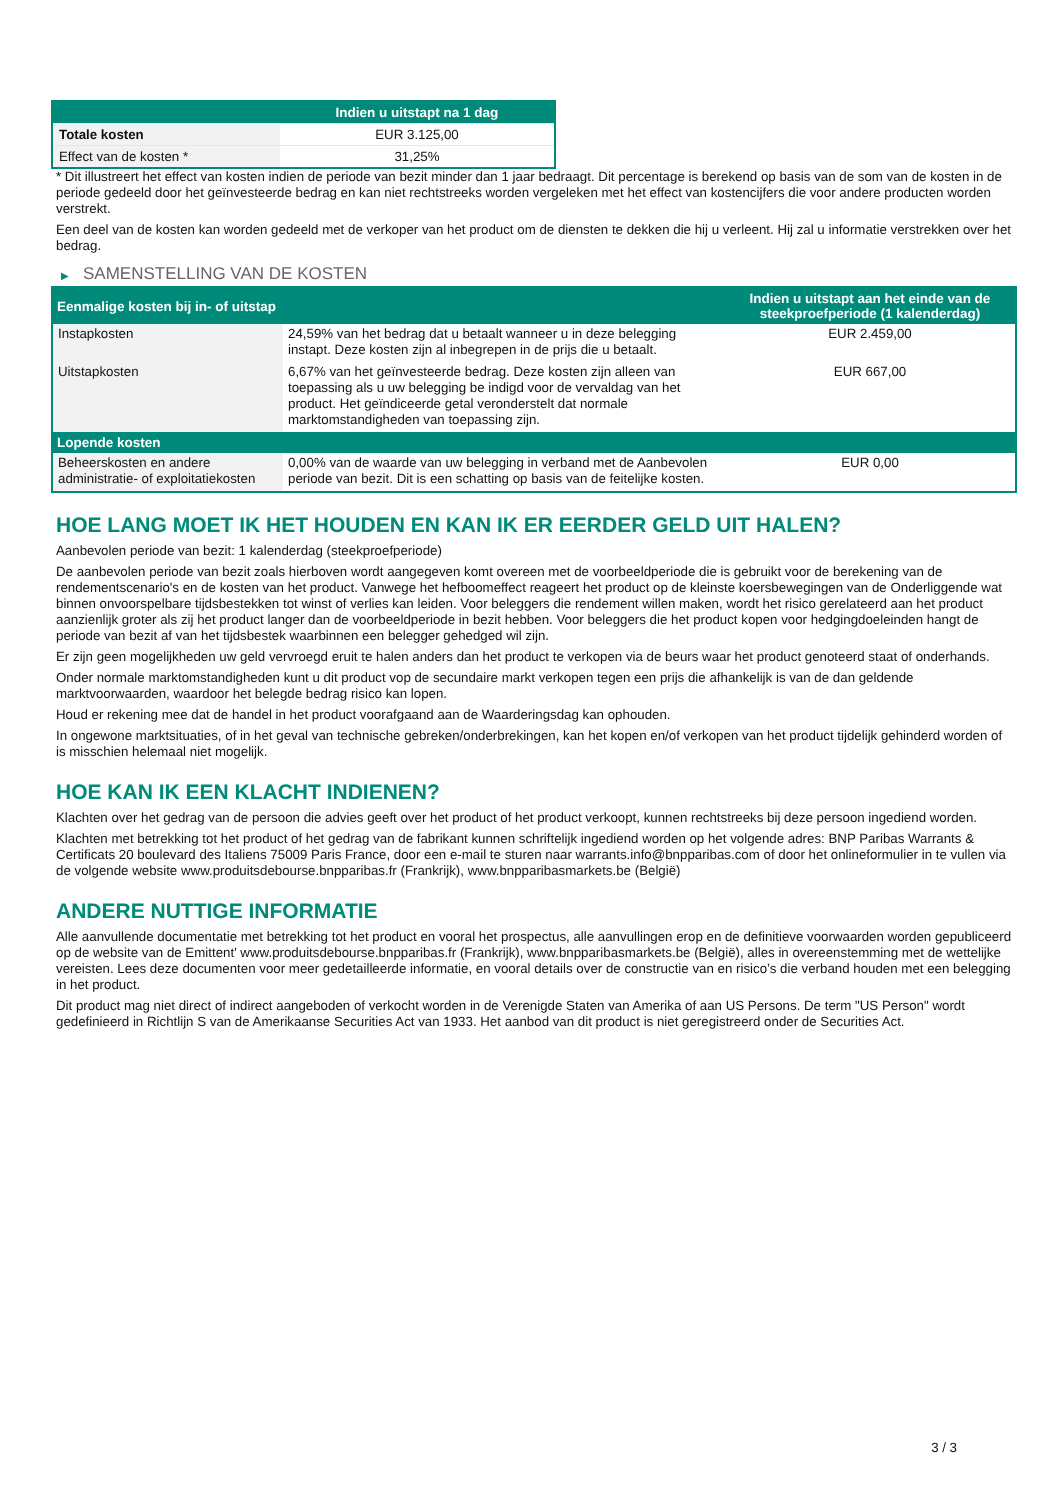| | Indien u uitstapt na 1 dag |
| --- | --- |
| Totale kosten | EUR 3.125,00 |
| Effect van de kosten * | 31,25% |
* Dit illustreert het effect van kosten indien de periode van bezit minder dan 1 jaar bedraagt. Dit percentage is berekend op basis van de som van de kosten in de periode gedeeld door het geïnvesteerde bedrag en kan niet rechtstreeks worden vergeleken met het effect van kostencijfers die voor andere producten worden verstrekt.
Een deel van de kosten kan worden gedeeld met de verkoper van het product om de diensten te dekken die hij u verleent. Hij zal u informatie verstrekken over het bedrag.
▶ SAMENSTELLING VAN DE KOSTEN
| Eenmalige kosten bij in- of uitstap | | Indien u uitstapt aan het einde van de steekproefperiode (1 kalenderdag) |
| --- | --- | --- |
| Instapkosten | 24,59% van het bedrag dat u betaalt wanneer u in deze belegging instapt. Deze kosten zijn al inbegrepen in de prijs die u betaalt. | EUR 2.459,00 |
| Uitstapkosten | 6,67% van het geïnvesteerde bedrag. Deze kosten zijn alleen van toepassing als u uw belegging be indigd voor de vervaldag van het product. Het geïndiceerde getal veronderstelt dat normale marktomstandigheden van toepassing zijn. | EUR 667,00 |
| Lopende kosten | | |
| Beheerskosten en andere administratie- of exploitatiekosten | 0,00% van de waarde van uw belegging in verband met de Aanbevolen periode van bezit. Dit is een schatting op basis van de feitelijke kosten. | EUR 0,00 |
HOE LANG MOET IK HET HOUDEN EN KAN IK ER EERDER GELD UIT HALEN?
Aanbevolen periode van bezit: 1 kalenderdag (steekproefperiode)
De aanbevolen periode van bezit zoals hierboven wordt aangegeven komt overeen met de voorbeeldperiode die is gebruikt voor de berekening van de rendementscenario's en de kosten van het product. Vanwege het hefboomeffect reageert het product op de kleinste koersbewegingen van de Onderliggende wat binnen onvoorspelbare tijdsbestekken tot winst of verlies kan leiden. Voor beleggers die rendement willen maken, wordt het risico gerelateerd aan het product aanzienlijk groter als zij het product langer dan de voorbeeldperiode in bezit hebben. Voor beleggers die het product kopen voor hedgingdoeleinden hangt de periode van bezit af van het tijdsbestek waarbinnen een belegger gehedged wil zijn.
Er zijn geen mogelijkheden uw geld vervroegd eruit te halen anders dan het product te verkopen via de beurs waar het product genoteerd staat of onderhands.
Onder normale marktomstandigheden kunt u dit product vop de secundaire markt verkopen tegen een prijs die afhankelijk is van de dan geldende marktvoorwaarden, waardoor het belegde bedrag risico kan lopen.
Houd er rekening mee dat de handel in het product voorafgaand aan de Waarderingsdag kan ophouden.
In ongewone marktsituaties, of in het geval van technische gebreken/onderbrekingen, kan het kopen en/of verkopen van het product tijdelijk gehinderd worden of is misschien helemaal niet mogelijk.
HOE KAN IK EEN KLACHT INDIENEN?
Klachten over het gedrag van de persoon die advies geeft over het product of het product verkoopt, kunnen rechtstreeks bij deze persoon ingediend worden.
Klachten met betrekking tot het product of het gedrag van de fabrikant kunnen schriftelijk ingediend worden op het volgende adres: BNP Paribas Warrants & Certificats 20 boulevard des Italiens 75009 Paris France, door een e-mail te sturen naar warrants.info@bnpparibas.com of door het onlineformulier in te vullen via de volgende website www.produitsdebourse.bnpparibas.fr (Frankrijk), www.bnpparibasmarkets.be (België)
ANDERE NUTTIGE INFORMATIE
Alle aanvullende documentatie met betrekking tot het product en vooral het prospectus, alle aanvullingen erop en de definitieve voorwaarden worden gepubliceerd op de website van de Emittent' www.produitsdebourse.bnpparibas.fr (Frankrijk), www.bnpparibasmarkets.be (België), alles in overeenstemming met de wettelijke vereisten. Lees deze documenten voor meer gedetailleerde informatie, en vooral details over de constructie van en risico’s die verband houden met een belegging in het product.
Dit product mag niet direct of indirect aangeboden of verkocht worden in de Verenigde Staten van Amerika of aan US Persons. De term "US Person" wordt gedefinieerd in Richtlijn S van de Amerikaanse Securities Act van 1933. Het aanbod van dit product is niet geregistreerd onder de Securities Act.
3 / 3